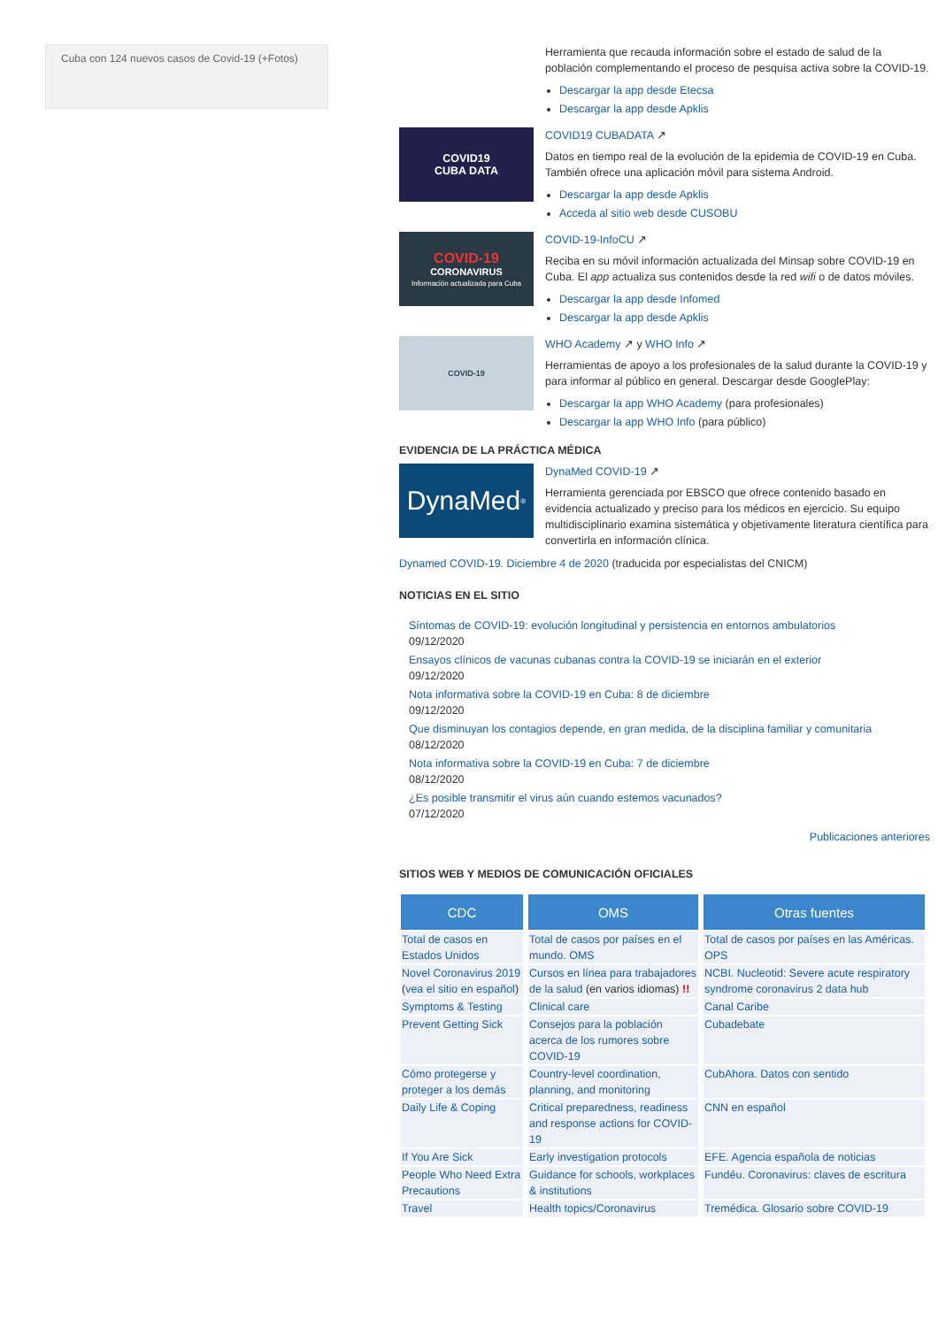Cuba con 124 nuevos casos de Covid-19 (+Fotos)
Herramienta que recauda información sobre el estado de salud de la población complementando el proceso de pesquisa activa sobre la COVID-19.
Descargar la app desde Etecsa
Descargar la app desde Apklis
COVID19
CUBA DATA
COVID19 CUBADATA ↗
Datos en tiempo real de la evolución de la epidemia de COVID-19 en Cuba. También ofrece una aplicación móvil para sistema Android.
Descargar la app desde Apklis
Acceda al sitio web desde CUSOBU
COVID-19
CORONAVIRUS
Información actualizada para Cuba
COVID-19-InfoCU ↗
Reciba en su móvil información actualizada del Minsap sobre COVID-19 en Cuba. El app actualiza sus contenidos desde la red wifi o de datos móviles.
Descargar la app desde Infomed
Descargar la app desde Apklis
COVID-19
WHO Academy ↗ y WHO Info ↗
Herramientas de apoyo a los profesionales de la salud durante la COVID-19 y para informar al público en general. Descargar desde GooglePlay:
Descargar la app WHO Academy (para profesionales)
Descargar la app WHO Info (para público)
EVIDENCIA DE LA PRÁCTICA MÉDICA
DynaMed<sup>®</sup>
DynaMed COVID-19 ↗
Herramienta gerenciada por EBSCO que ofrece contenido basado en evidencia actualizado y preciso para los médicos en ejercicio. Su equipo multidisciplinario examina sistemática y objetivamente literatura científica para convertirla en información clínica.
Dynamed COVID-19. Diciembre 4 de 2020 (traducida por especialistas del CNICM)
NOTICIAS EN EL SITIO
Síntomas de COVID-19: evolución longitudinal y persistencia en entornos ambulatorios
09/12/2020
Ensayos clínicos de vacunas cubanas contra la COVID-19 se iniciarán en el exterior
09/12/2020
Nota informativa sobre la COVID-19 en Cuba: 8 de diciembre
09/12/2020
Que disminuyan los contagios depende, en gran medida, de la disciplina familiar y comunitaria
08/12/2020
Nota informativa sobre la COVID-19 en Cuba: 7 de diciembre
08/12/2020
¿Es posible transmitir el virus aún cuando estemos vacunados?
07/12/2020
Publicaciones anteriores
SITIOS WEB Y MEDIOS DE COMUNICACIÓN OFICIALES
| CDC | OMS | Otras fuentes |
| --- | --- | --- |
| Total de casos en Estados Unidos | Total de casos por países en el mundo. OMS | Total de casos por países en las Américas. OPS |
| Novel Coronavirus 2019 ( vea el sitio en español ) | Cursos en línea para trabajadores de la salud (en varios idiomas) !! | NCBI. Nucleotid: Severe acute respiratory syndrome coronavirus 2 data hub |
| Symptoms & Testing | Clinical care | Canal Caribe |
| Prevent Getting Sick | Consejos para la población acerca de los rumores sobre COVID-19 | Cubadebate |
| Cómo protegerse y proteger a los demás | Country-level coordination, planning, and monitoring | CubAhora. Datos con sentido |
| Daily Life & Coping | Critical preparedness, readiness and response actions for COVID-19 | CNN en español |
| If You Are Sick | Early investigation protocols | EFE. Agencia española de noticias |
| People Who Need Extra Precautions | Guidance for schools, workplaces & institutions | Fundéu. Coronavirus: claves de escritura |
| Travel | Health topics/Coronavirus | Tremédica. Glosario sobre COVID-19 |